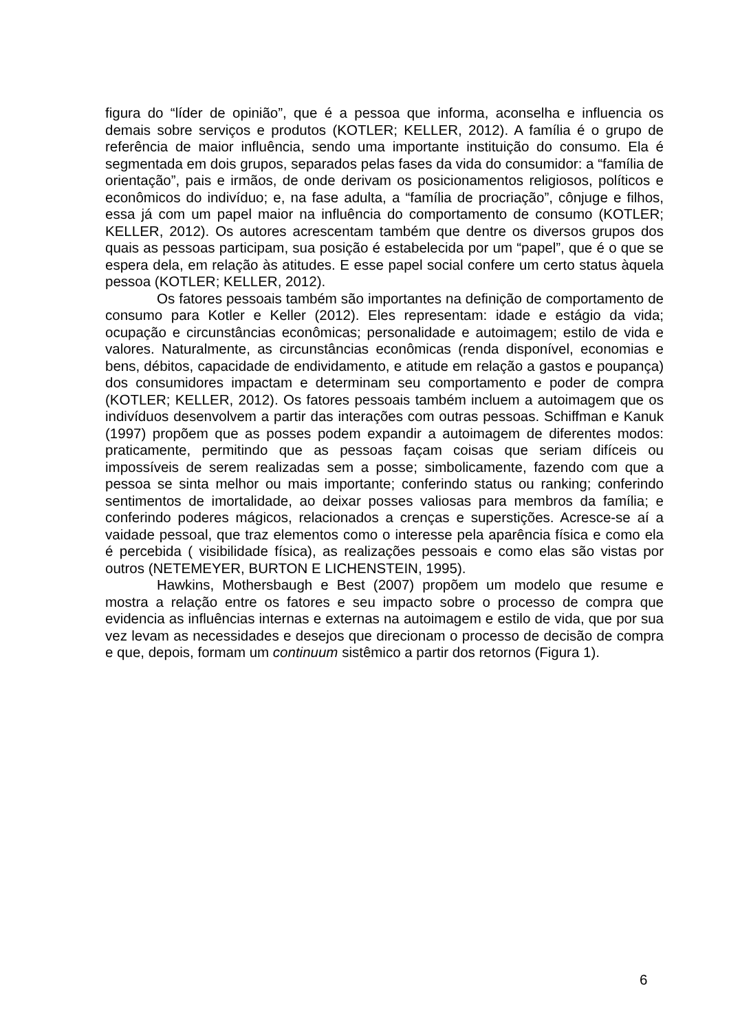figura do “líder de opinião”, que é a pessoa que informa, aconselha e influencia os demais sobre serviços e produtos (KOTLER; KELLER, 2012). A família é o grupo de referência de maior influência, sendo uma importante instituição do consumo. Ela é segmentada em dois grupos, separados pelas fases da vida do consumidor: a “família de orientação”, pais e irmãos, de onde derivam os posicionamentos religiosos, políticos e econômicos do indivíduo; e, na fase adulta, a “família de procriação”, cônjuge e filhos, essa já com um papel maior na influência do comportamento de consumo (KOTLER; KELLER, 2012). Os autores acrescentam também que dentre os diversos grupos dos quais as pessoas participam, sua posição é estabelecida por um “papel”, que é o que se espera dela, em relação às atitudes. E esse papel social confere um certo status àquela pessoa (KOTLER; KELLER, 2012).
Os fatores pessoais também são importantes na definição de comportamento de consumo para Kotler e Keller (2012). Eles representam: idade e estágio da vida; ocupação e circunstâncias econômicas; personalidade e autoimagem; estilo de vida e valores. Naturalmente, as circunstâncias econômicas (renda disponível, economias e bens, débitos, capacidade de endividamento, e atitude em relação a gastos e poupança) dos consumidores impactam e determinam seu comportamento e poder de compra (KOTLER; KELLER, 2012). Os fatores pessoais também incluem a autoimagem que os indivíduos desenvolvem a partir das interações com outras pessoas. Schiffman e Kanuk (1997) propõem que as posses podem expandir a autoimagem de diferentes modos: praticamente, permitindo que as pessoas façam coisas que seriam difíceis ou impossíveis de serem realizadas sem a posse; simbolicamente, fazendo com que a pessoa se sinta melhor ou mais importante; conferindo status ou ranking; conferindo sentimentos de imortalidade, ao deixar posses valiosas para membros da família; e conferindo poderes mágicos, relacionados a crenças e superstições. Acresce-se aí a vaidade pessoal, que traz elementos como o interesse pela aparência física e como ela é percebida ( visibilidade física), as realizações pessoais e como elas são vistas por outros (NETEMEYER, BURTON E LICHENSTEIN, 1995).
Hawkins, Mothersbaugh e Best (2007) propõem um modelo que resume e mostra a relação entre os fatores e seu impacto sobre o processo de compra que evidencia as influências internas e externas na autoimagem e estilo de vida, que por sua vez levam as necessidades e desejos que direcionam o processo de decisão de compra e que, depois, formam um continuum sistêmico a partir dos retornos (Figura 1).
6